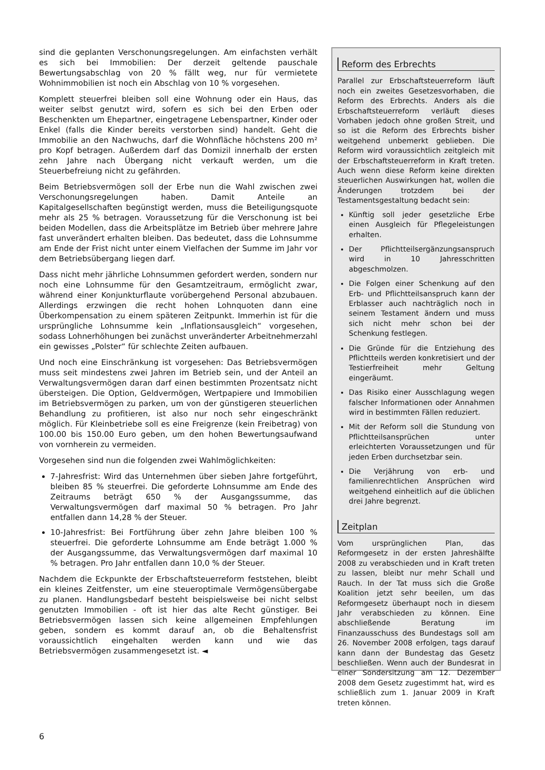sind die geplanten Verschonungsregelungen. Am einfachsten verhält es sich bei Immobilien: Der derzeit geltende pauschale Bewertungsabschlag von 20 % fällt weg, nur für vermietete Wohnimmobilien ist noch ein Abschlag von 10 % vorgesehen.
Komplett steuerfrei bleiben soll eine Wohnung oder ein Haus, das weiter selbst genutzt wird, sofern es sich bei den Erben oder Beschenkten um Ehepartner, eingetragene Lebenspartner, Kinder oder Enkel (falls die Kinder bereits verstorben sind) handelt. Geht die Immobilie an den Nachwuchs, darf die Wohnfläche höchstens 200 m² pro Kopf betragen. Außerdem darf das Domizil innerhalb der ersten zehn Jahre nach Übergang nicht verkauft werden, um die Steuerbefreiung nicht zu gefährden.
Beim Betriebsvermögen soll der Erbe nun die Wahl zwischen zwei Verschonungsregelungen haben. Damit Anteile an Kapitalgesellschaften begünstigt werden, muss die Beteiligungsquote mehr als 25 % betragen. Voraussetzung für die Verschonung ist bei beiden Modellen, dass die Arbeitsplätze im Betrieb über mehrere Jahre fast unverändert erhalten bleiben. Das bedeutet, dass die Lohnsumme am Ende der Frist nicht unter einem Vielfachen der Summe im Jahr vor dem Betriebsübergang liegen darf.
Dass nicht mehr jährliche Lohnsummen gefordert werden, sondern nur noch eine Lohnsumme für den Gesamtzeitraum, ermöglicht zwar, während einer Konjunkturflaute vorübergehend Personal abzubauen. Allerdings erzwingen die recht hohen Lohnquoten dann eine Überkompensation zu einem späteren Zeitpunkt. Immerhin ist für die ursprüngliche Lohnsumme kein „Inflationsausgleich“ vorgesehen, sodass Lohnerhöhungen bei zunächst unveränderter Arbeitnehmerzahl ein gewisses „Polster“ für schlechte Zeiten aufbauen.
Und noch eine Einschränkung ist vorgesehen: Das Betriebsvermögen muss seit mindestens zwei Jahren im Betrieb sein, und der Anteil an Verwaltungsvermögen daran darf einen bestimmten Prozentsatz nicht übersteigen. Die Option, Geldvermögen, Wertpapiere und Immobilien im Betriebsvermögen zu parken, um von der günstigeren steuerlichen Behandlung zu profitieren, ist also nur noch sehr eingeschränkt möglich. Für Kleinbetriebe soll es eine Freigrenze (kein Freibetrag) von 100.00 bis 150.00 Euro geben, um den hohen Bewertungsaufwand von vornherein zu vermeiden.
Vorgesehen sind nun die folgenden zwei Wahlmöglichkeiten:
7-Jahresfrist: Wird das Unternehmen über sieben Jahre fortgeführt, bleiben 85 % steuerfrei. Die geforderte Lohnsumme am Ende des Zeitraums beträgt 650 % der Ausgangssumme, das Verwaltungsvermögen darf maximal 50 % betragen. Pro Jahr entfallen dann 14,28 % der Steuer.
10-Jahresfrist: Bei Fortführung über zehn Jahre bleiben 100 % steuerfrei. Die geforderte Lohnsumme am Ende beträgt 1.000 % der Ausgangssumme, das Verwaltungsvermögen darf maximal 10 % betragen. Pro Jahr entfallen dann 10,0 % der Steuer.
Nachdem die Eckpunkte der Erbschaftsteuerreform feststehen, bleibt ein kleines Zeitfenster, um eine steueroptimale Vermögensübergabe zu planen. Handlungsbedarf besteht beispielsweise bei nicht selbst genutzten Immobilien - oft ist hier das alte Recht günstiger. Bei Betriebsvermögen lassen sich keine allgemeinen Empfehlungen geben, sondern es kommt darauf an, ob die Behaltensfrist voraussichtlich eingehalten werden kann und wie das Betriebsvermögen zusammengesetzt ist. ◄
Reform des Erbrechts
Parallel zur Erbschaftsteuerreform läuft noch ein zweites Gesetzesvorhaben, die Reform des Erbrechts. Anders als die Erbschaftsteuerreform verläuft dieses Vorhaben jedoch ohne großen Streit, und so ist die Reform des Erbrechts bisher weitgehend unbemerkt geblieben. Die Reform wird voraussichtlich zeitgleich mit der Erbschaftsteuerreform in Kraft treten. Auch wenn diese Reform keine direkten steuerlichen Auswirkungen hat, wollen die Änderungen trotzdem bei der Testamentsgestaltung bedacht sein:
Künftig soll jeder gesetzliche Erbe einen Ausgleich für Pflegeleistungen erhalten.
Der Pflichtteilsergänzungsanspruch wird in 10 Jahresschritten abgeschmolzen.
Die Folgen einer Schenkung auf den Erb- und Pflichtteilsanspruch kann der Erblasser auch nachträglich noch in seinem Testament ändern und muss sich nicht mehr schon bei der Schenkung festlegen.
Die Gründe für die Entziehung des Pflichtteils werden konkretisiert und der Testierfreiheit mehr Geltung eingeräumt.
Das Risiko einer Ausschlagung wegen falscher Informationen oder Annahmen wird in bestimmten Fällen reduziert.
Mit der Reform soll die Stundung von Pflichtteilsansprüchen unter erleichterten Voraussetzungen und für jeden Erben durchsetzbar sein.
Die Verjährung von erb- und familienrechtlichen Ansprüchen wird weitgehend einheitlich auf die üblichen drei Jahre begrenzt.
Zeitplan
Vom ursprünglichen Plan, das Reformgesetz in der ersten Jahreshälfte 2008 zu verabschieden und in Kraft treten zu lassen, bleibt nur mehr Schall und Rauch. In der Tat muss sich die Große Koalition jetzt sehr beeilen, um das Reformgesetz überhaupt noch in diesem Jahr verabschieden zu können. Eine abschließende Beratung im Finanzausschuss des Bundestags soll am 26. November 2008 erfolgen, tags darauf kann dann der Bundestag das Gesetz beschließen. Wenn auch der Bundesrat in einer Sondersitzung am 12. Dezember 2008 dem Gesetz zugestimmt hat, wird es schließlich zum 1. Januar 2009 in Kraft treten können.
6